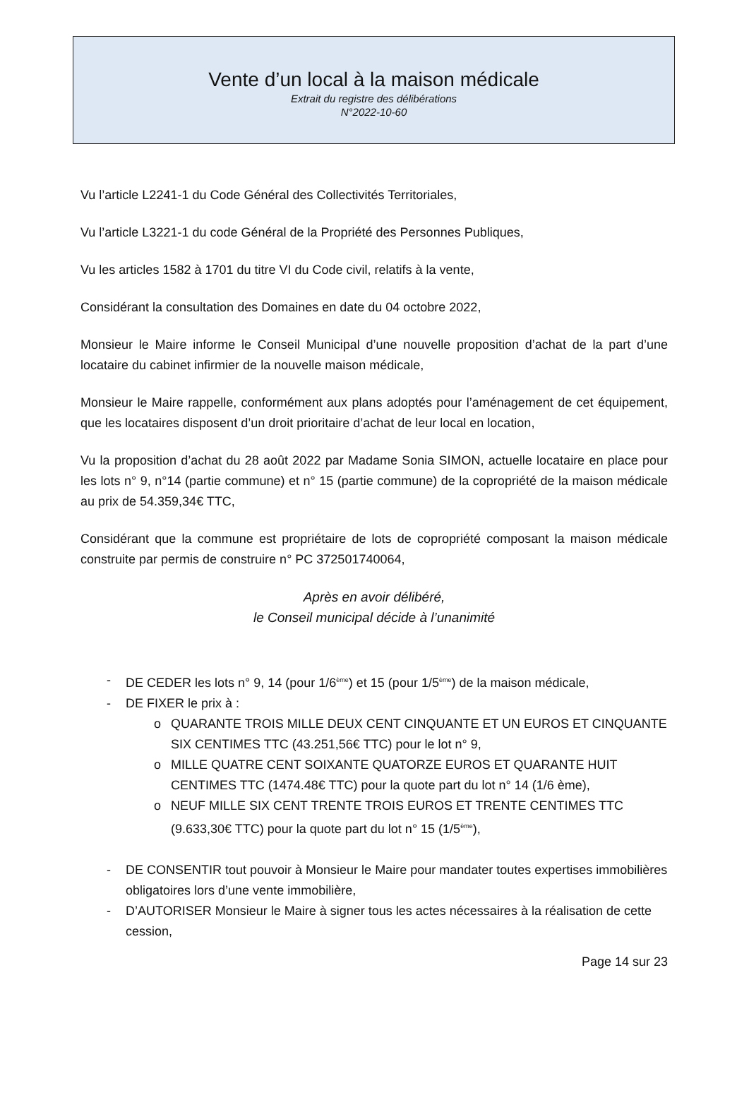Vente d’un local à la maison médicale
Extrait du registre des délibérations
N°2022-10-60
Vu l’article L2241-1 du Code Général des Collectivités Territoriales,
Vu l’article L3221-1 du code Général de la Propriété des Personnes Publiques,
Vu les articles 1582 à 1701 du titre VI du Code civil, relatifs à la vente,
Considérant la consultation des Domaines en date du 04 octobre 2022,
Monsieur le Maire informe le Conseil Municipal d’une nouvelle proposition d’achat de la part d’une locataire du cabinet infirmier de la nouvelle maison médicale,
Monsieur le Maire rappelle, conformément aux plans adoptés pour l’aménagement de cet équipement, que les locataires disposent d’un droit prioritaire d’achat de leur local en location,
Vu la proposition d’achat du 28 août 2022 par Madame Sonia SIMON, actuelle locataire en place pour les lots n° 9, n°14 (partie commune) et n° 15 (partie commune) de la copropriété de la maison médicale au prix de 54.359,34€ TTC,
Considérant que la commune est propriétaire de lots de copropriété composant la maison médicale construite par permis de construire n° PC 372501740064,
Après en avoir délibéré,
le Conseil municipal décide à l’unanimité
- DE CEDER les lots n° 9, 14 (pour 1/6<sup>ème</sup>) et 15 (pour 1/5<sup>ème</sup>) de la maison médicale,
- DE FIXER le prix à :
o QUARANTE TROIS MILLE DEUX CENT CINQUANTE ET UN EUROS ET CINQUANTE SIX CENTIMES TTC (43.251,56€ TTC) pour le lot n° 9,
o MILLE QUATRE CENT SOIXANTE QUATORZE EUROS ET QUARANTE HUIT CENTIMES TTC (1474.48€ TTC) pour la quote part du lot n° 14 (1/6 ème),
o NEUF MILLE SIX CENT TRENTE TROIS EUROS ET TRENTE CENTIMES TTC (9.633,30€ TTC) pour la quote part du lot n° 15 (1/5<sup>ème</sup>),
- DE CONSENTIR tout pouvoir à Monsieur le Maire pour mandater toutes expertises immobilières obligatoires lors d’une vente immobilière,
- D’AUTORISER Monsieur le Maire à signer tous les actes nécessaires à la réalisation de cette cession,
Page 14 sur 23